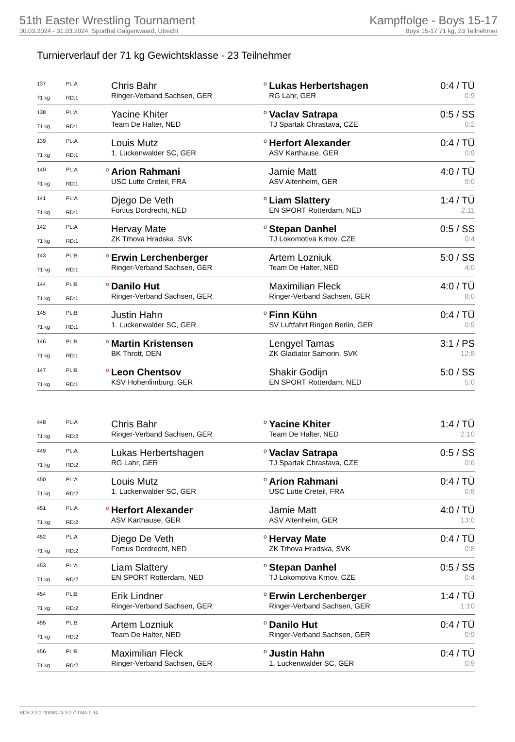51th Easter Wrestling Tournament
30.03.2024 - 31.03.2024, Sporthal Galgenwaard, Utrecht
Kampffolge - Boys 15-17
Boys 15-17 71 kg, 23 Teilnehmer
Turnierverlauf der 71 kg Gewichtsklasse - 23 Teilnehmer
| 137 | PL:A | | Chris Bahr | o | Lukas Herbertshagen | 0:4 / TÜ |
| 71 kg | RD:1 | | Ringer-Verband Sachsen, GER | | RG Lahr, GER | 0:9 |
| 138 | PL:A | | Yacine Khiter | o | Vaclav Satrapa | 0:5 / SS |
| 71 kg | RD:1 | | Team De Halter, NED | | TJ Spartak Chrastava, CZE | 0:2 |
| 139 | PL:A | | Louis Mutz | o | Herfort Alexander | 0:4 / TÜ |
| 71 kg | RD:1 | | 1. Luckenwalder SC, GER | | ASV Karthause, GER | 0:9 |
| 140 | PL:A | o | Arion Rahmani | | Jamie Matt | 4:0 / TÜ |
| 71 kg | RD:1 | | USC Lutte Creteil, FRA | | ASV Altenheim, GER | 9:0 |
| 141 | PL:A | | Djego De Veth | o | Liam Slattery | 1:4 / TÜ |
| 71 kg | RD:1 | | Fortius Dordrecht, NED | | EN SPORT Rotterdam, NED | 2:11 |
| 142 | PL:A | | Hervay Mate | o | Stepan Danhel | 0:5 / SS |
| 71 kg | RD:1 | | ZK Trhova Hradska, SVK | | TJ Lokomotiva Krnov, CZE | 0:4 |
| 143 | PL:B | o | Erwin Lerchenberger | | Artem Lozniuk | 5:0 / SS |
| 71 kg | RD:1 | | Ringer-Verband Sachsen, GER | | Team De Halter, NED | 4:0 |
| 144 | PL:B | o | Danilo Hut | | Maximilian Fleck | 4:0 / TÜ |
| 71 kg | RD:1 | | Ringer-Verband Sachsen, GER | | Ringer-Verband Sachsen, GER | 8:0 |
| 145 | PL:B | | Justin Hahn | o | Finn Kühn | 0:4 / TÜ |
| 71 kg | RD:1 | | 1. Luckenwalder SC, GER | | SV Luftfahrt Ringen Berlin, GER | 0:9 |
| 146 | PL:B | o | Martin Kristensen | | Lengyel Tamas | 3:1 / PS |
| 71 kg | RD:1 | | BK Thrott, DEN | | ZK Gladiator Samorin, SVK | 12:8 |
| 147 | PL:B | o | Leon Chentsov | | Shakir Godijn | 5:0 / SS |
| 71 kg | RD:1 | | KSV Hohenlimburg, GER | | EN SPORT Rotterdam, NED | 5:0 |
| 448 | PL:A | | Chris Bahr | o | Yacine Khiter | 1:4 / TÜ |
| 71 kg | RD:2 | | Ringer-Verband Sachsen, GER | | Team De Halter, NED | 2:10 |
| 449 | PL:A | | Lukas Herbertshagen | o | Vaclav Satrapa | 0:5 / SS |
| 71 kg | RD:2 | | RG Lahr, GER | | TJ Spartak Chrastava, CZE | 0:6 |
| 450 | PL:A | | Louis Mutz | o | Arion Rahmani | 0:4 / TÜ |
| 71 kg | RD:2 | | 1. Luckenwalder SC, GER | | USC Lutte Creteil, FRA | 0:8 |
| 451 | PL:A | o | Herfort Alexander | | Jamie Matt | 4:0 / TÜ |
| 71 kg | RD:2 | | ASV Karthause, GER | | ASV Altenheim, GER | 13:0 |
| 452 | PL:A | | Djego De Veth | o | Hervay Mate | 0:4 / TÜ |
| 71 kg | RD:2 | | Fortius Dordrecht, NED | | ZK Trhova Hradska, SVK | 0:8 |
| 453 | PL:A | | Liam Slattery | o | Stepan Danhel | 0:5 / SS |
| 71 kg | RD:2 | | EN SPORT Rotterdam, NED | | TJ Lokomotiva Krnov, CZE | 0:4 |
| 454 | PL:B | | Erik Lindner | o | Erwin Lerchenberger | 1:4 / TÜ |
| 71 kg | RD:2 | | Ringer-Verband Sachsen, GER | | Ringer-Verband Sachsen, GER | 1:10 |
| 455 | PL:B | | Artem Lozniuk | o | Danilo Hut | 0:4 / TÜ |
| 71 kg | RD:2 | | Team De Halter, NED | | Ringer-Verband Sachsen, GER | 0:9 |
| 456 | PL:B | | Maximilian Fleck | o | Justin Hahn | 0:4 / TÜ |
| 71 kg | RD:2 | | Ringer-Verband Sachsen, GER | | 1. Luckenwalder SC, GER | 0:9 |
RDB 3.3.2-00063 / 3.3.2 // TMA 1.34